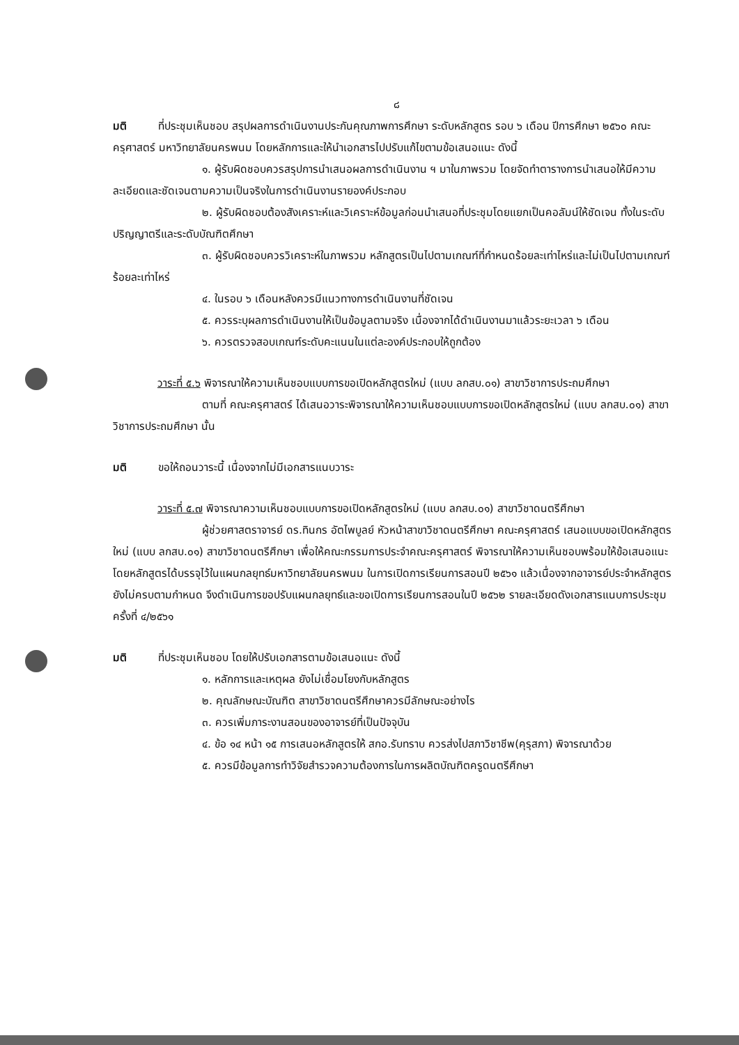๘
มติ ที่ประชุมเห็นชอบ สรุปผลการดำเนินงานประกันคุณภาพการศึกษา ระดับหลักสูตร รอบ ๖ เดือน ปีการศึกษา ๒๕๖๐ คณะครุศาสตร์ มหาวิทยาลัยนครพนม โดยหลักการและให้นำเอกสารไปปรับแก้ไขตามข้อเสนอแนะ ดังนี้
๑. ผู้รับผิดชอบควรสรุปการนำเสนอผลการดำเนินงาน ฯ มาในภาพรวม โดยจัดทำตารางการนำเสนอให้มีความละเอียดและชัดเจนตามความเป็นจริงในการดำเนินงานรายองค์ประกอบ
๒. ผู้รับผิดชอบต้องสังเคราะห์และวิเคราะห์ข้อมูลก่อนนำเสนอที่ประชุมโดยแยกเป็นคอลัมน์ให้ชัดเจน ทั้งในระดับปริญญาตรีและระดับบัณฑิตศึกษา
๓. ผู้รับผิดชอบควรวิเคราะห์ในภาพรวม หลักสูตรเป็นไปตามเกณฑ์ที่กำหนดร้อยละเท่าไหร่และไม่เป็นไปตามเกณฑ์ร้อยละเท่าไหร่
๔. ในรอบ ๖ เดือนหลังควรมีแนวทางการดำเนินงานที่ชัดเจน
๕. ควรระบุผลการดำเนินงานให้เป็นข้อมูลตามจริง เนื่องจากได้ดำเนินงานมาแล้วระยะเวลา ๖ เดือน
๖. ควรตรวจสอบเกณฑ์ระดับคะแนนในแต่ละองค์ประกอบให้ถูกต้อง
วาระที่ ๕.๖ พิจารณาให้ความเห็นชอบแบบการขอเปิดหลักสูตรใหม่ (แบบ ลกสบ.๐๑) สาขาวิชาการประถมศึกษา
ตามที่ คณะครุศาสตร์ ได้เสนอวาระพิจารณาให้ความเห็นชอบแบบการขอเปิดหลักสูตรใหม่ (แบบ ลกสบ.๐๑) สาขาวิชาการประถมศึกษา นั้น
มติ ขอให้ถอนวาระนี้ เนื่องจากไม่มีเอกสารแนบวาระ
วาระที่ ๕.๗ พิจารณาความเห็นชอบแบบการขอเปิดหลักสูตรใหม่ (แบบ ลกสบ.๐๑) สาขาวิชาดนตรีศึกษา
ผู้ช่วยศาสตราจารย์ ดร.ทินกร อัตไพบูลย์ หัวหน้าสาขาวิชาดนตรีศึกษา คณะครุศาสตร์ เสนอแบบขอเปิดหลักสูตรใหม่ (แบบ ลกสบ.๐๑) สาขาวิชาดนตรีศึกษา เพื่อให้คณะกรรมการประจำคณะครุศาสตร์ พิจารณาให้ความเห็นชอบพร้อมให้ข้อเสนอแนะ โดยหลักสูตรได้บรรจุไว้ในแผนกลยุทธ์มหาวิทยาลัยนครพนม ในการเปิดการเรียนการสอนปี ๒๕๖๑ แล้วเนื่องจากอาจารย์ประจำหลักสูตรยังไม่ครบตามกำหนด จึงดำเนินการขอปรับแผนกลยุทธ์และขอเปิดการเรียนการสอนในปี ๒๕๖๒ รายละเอียดดังเอกสารแนบการประชุมครั้งที่ ๔/๒๕๖๑
มติ ที่ประชุมเห็นชอบ โดยให้ปรับเอกสารตามข้อเสนอแนะ ดังนี้
๑. หลักการและเหตุผล ยังไม่เชื่อมโยงกับหลักสูตร
๒. คุณลักษณะบัณฑิต สาขาวิชาดนตรีศึกษาควรมีลักษณะอย่างไร
๓. ควรเพิ่มภาระงานสอนของอาจารย์ที่เป็นปัจจุบัน
๔. ข้อ ๑๔ หน้า ๑๕ การเสนอหลักสูตรให้ สกอ.รับทราบ ควรส่งไปสภาวิชาชีพ(คุรุสภา) พิจารณาด้วย
๕. ควรมีข้อมูลการทำวิจัยสำรวจความต้องการในการผลิตบัณฑิตครูดนตรีศึกษา